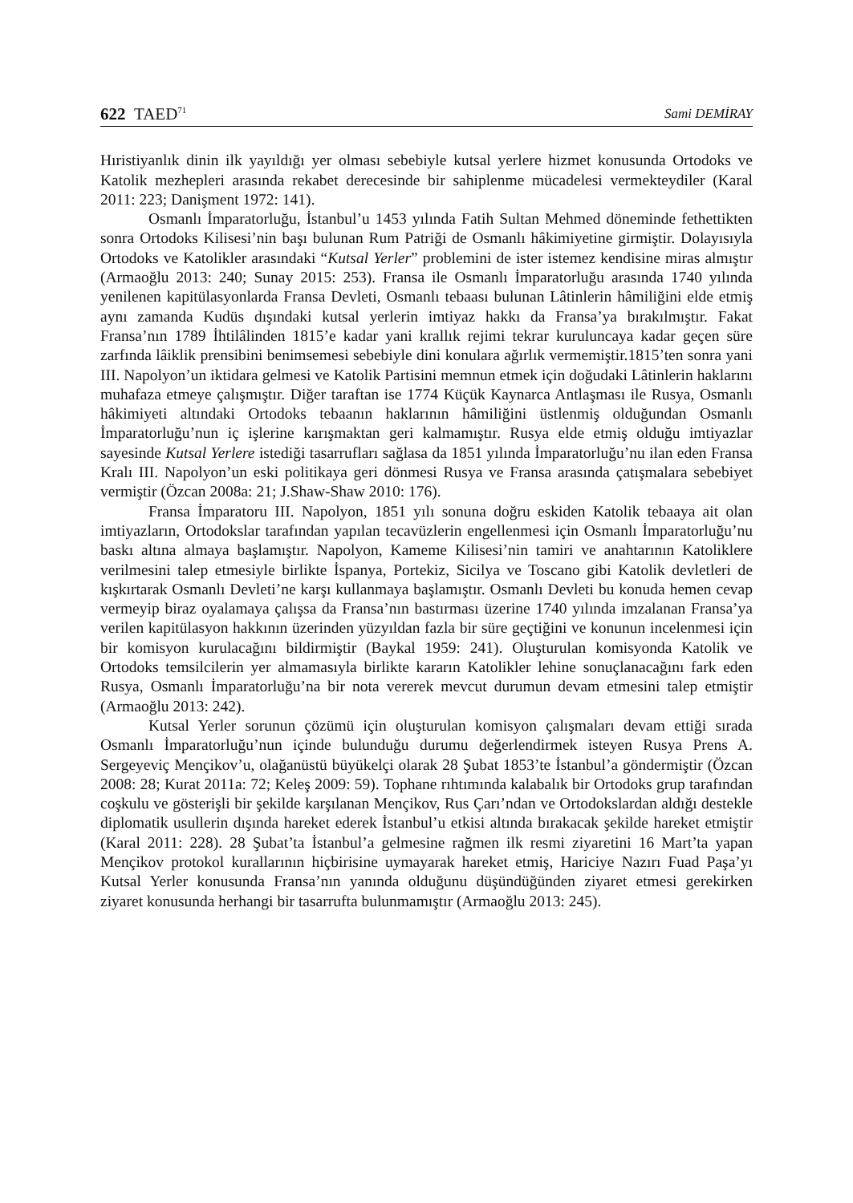622 TAED<sup>71</sup> Sami DEMİRAY
Hıristiyanlık dinin ilk yayıldığı yer olması sebebiyle kutsal yerlere hizmet konusunda Ortodoks ve Katolik mezhepleri arasında rekabet derecesinde bir sahiplenme mücadelesi vermekteydiler (Karal 2011: 223; Danişment 1972: 141).
Osmanlı İmparatorluğu, İstanbul’u 1453 yılında Fatih Sultan Mehmed döneminde fethettikten sonra Ortodoks Kilisesi’nin başı bulunan Rum Patriği de Osmanlı hâkimiyetine girmiştir. Dolayısıyla Ortodoks ve Katolikler arasındaki “Kutsal Yerler” problemini de ister istemez kendisine miras almıştır (Armaoğlu 2013: 240; Sunay 2015: 253). Fransa ile Osmanlı İmparatorluğu arasında 1740 yılında yenilenen kapitülasyonlarda Fransa Devleti, Osmanlı tebaası bulunan Lâtinlerin hâmiliğini elde etmiş aynı zamanda Kudüs dışındaki kutsal yerlerin imtiyaz hakkı da Fransa’ya bırakılmıştır. Fakat Fransa’nın 1789 İhtilâlinden 1815’e kadar yani krallık rejimi tekrar kuruluncaya kadar geçen süre zarfında lâiklik prensibini benimsemesi sebebiyle dini konulara ağırlık vermemiştir.1815’ten sonra yani III. Napolyon’un iktidara gelmesi ve Katolik Partisini memnun etmek için doğudaki Lâtinlerin haklarını muhafaza etmeye çalışmıştır. Diğer taraftan ise 1774 Küçük Kaynarca Antlaşması ile Rusya, Osmanlı hâkimiyeti altındaki Ortodoks tebaanın haklarının hâmiliğini üstlenmiş olduğundan Osmanlı İmparatorluğu’nun iç işlerine karışmaktan geri kalmamıştır. Rusya elde etmiş olduğu imtiyazlar sayesinde Kutsal Yerlere istediği tasarrufları sağlasa da 1851 yılında İmparatorluğu’nu ilan eden Fransa Kralı III. Napolyon’un eski politikaya geri dönmesi Rusya ve Fransa arasında çatışmalara sebebiyet vermiştir (Özcan 2008a: 21; J.Shaw-Shaw 2010: 176).
Fransa İmparatoru III. Napolyon, 1851 yılı sonuna doğru eskiden Katolik tebaaya ait olan imtiyazların, Ortodokslar tarafından yapılan tecavüzlerin engellenmesi için Osmanlı İmparatorluğu’nu baskı altına almaya başlamıştır. Napolyon, Kameme Kilisesi’nin tamiri ve anahtarının Katoliklere verilmesini talep etmesiyle birlikte İspanya, Portekiz, Sicilya ve Toscano gibi Katolik devletleri de kışkırtarak Osmanlı Devleti’ne karşı kullanmaya başlamıştır. Osmanlı Devleti bu konuda hemen cevap vermeyip biraz oyalamaya çalışsa da Fransa’nın bastırması üzerine 1740 yılında imzalanan Fransa’ya verilen kapitülasyon hakkının üzerinden yüzyıldan fazla bir süre geçtiğini ve konunun incelenmesi için bir komisyon kurulacağını bildirmiştir (Baykal 1959: 241). Oluşturulan komisyonda Katolik ve Ortodoks temsilcilerin yer almamasıyla birlikte kararın Katolikler lehine sonuçlanacağını fark eden Rusya, Osmanlı İmparatorluğu’na bir nota vererek mevcut durumun devam etmesini talep etmiştir (Armaoğlu 2013: 242).
Kutsal Yerler sorunun çözümü için oluşturulan komisyon çalışmaları devam ettiği sırada Osmanlı İmparatorluğu’nun içinde bulunduğu durumu değerlendirmek isteyen Rusya Prens A. Sergeyeviç Mençikov’u, olağanüstü büyükelçi olarak 28 Şubat 1853’te İstanbul’a göndermiştir (Özcan 2008: 28; Kurat 2011a: 72; Keleş 2009: 59). Tophane rıhtımında kalabalık bir Ortodoks grup tarafından coşkulu ve gösterişli bir şekilde karşılanan Mençikov, Rus Çarı’ndan ve Ortodokslardan aldığı destekle diplomatik usullerin dışında hareket ederek İstanbul’u etkisi altında bırakacak şekilde hareket etmiştir (Karal 2011: 228). 28 Şubat’ta İstanbul’a gelmesine rağmen ilk resmi ziyaretini 16 Mart’ta yapan Mençikov protokol kurallarının hiçbirisine uymayarak hareket etmiş, Hariciye Nazırı Fuad Paşa’yı Kutsal Yerler konusunda Fransa’nın yanında olduğunu düşündüğünden ziyaret etmesi gerekirken ziyaret konusunda herhangi bir tasarrufta bulunmamıştır (Armaoğlu 2013: 245).